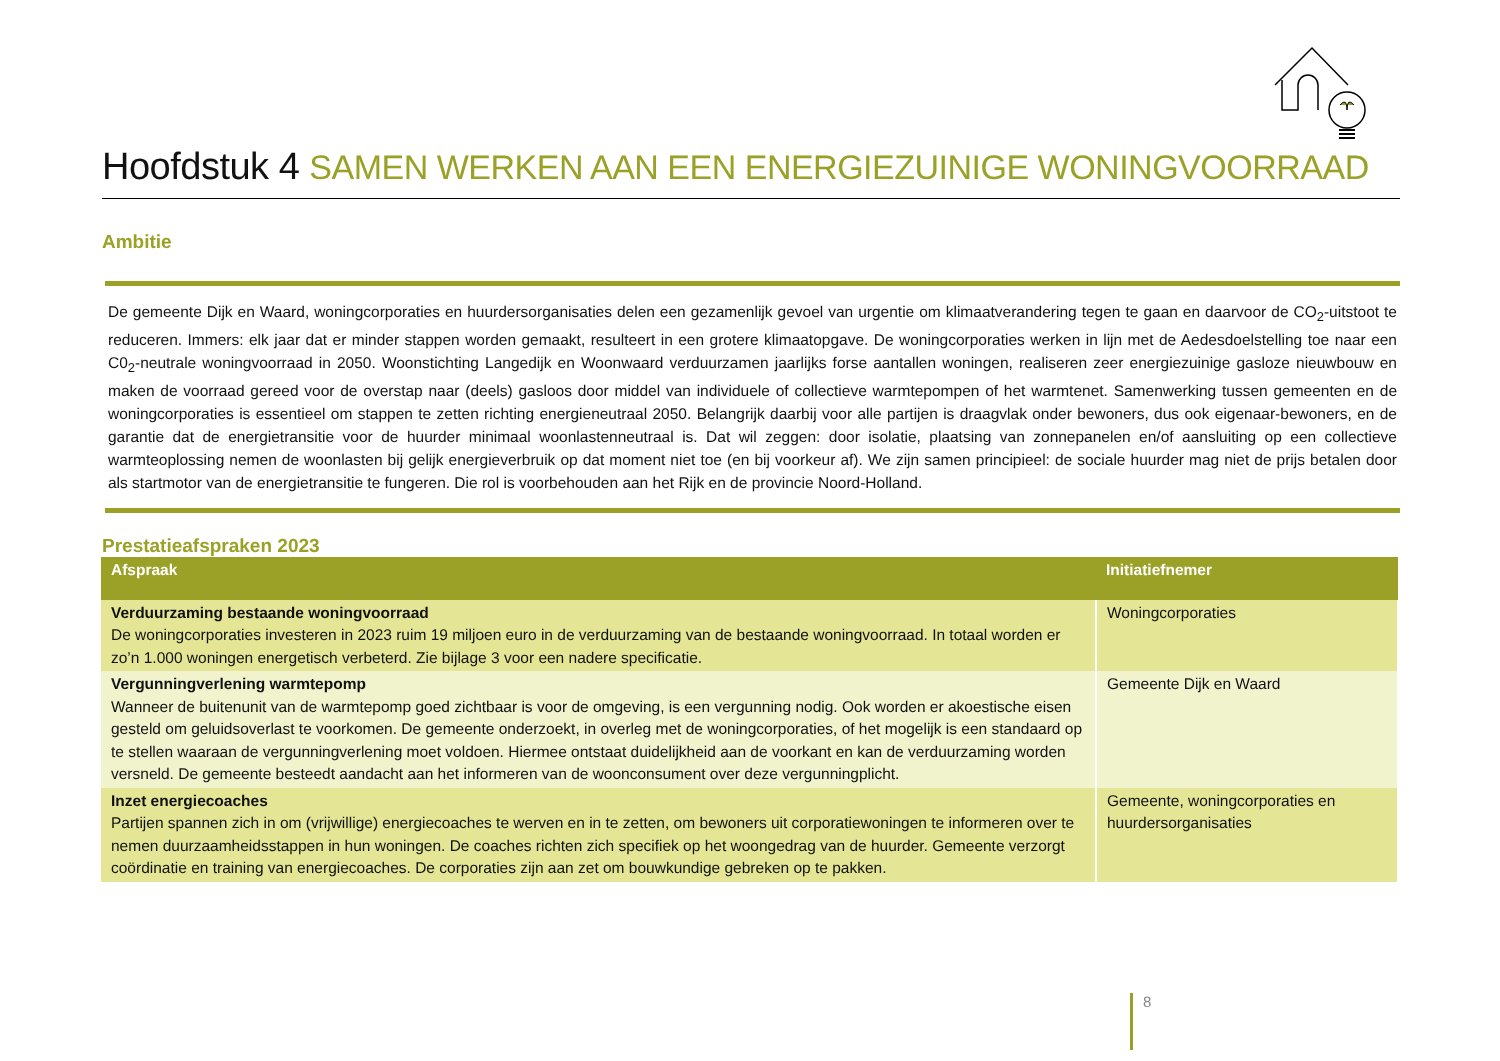Hoofdstuk 4 SAMEN WERKEN AAN EEN ENERGIEZUINIGE WONINGVOORRAAD
Ambitie
De gemeente Dijk en Waard, woningcorporaties en huurdersorganisaties delen een gezamenlijk gevoel van urgentie om klimaatverandering tegen te gaan en daarvoor de CO<sub>2</sub>-uitstoot te reduceren. Immers: elk jaar dat er minder stappen worden gemaakt, resulteert in een grotere klimaatopgave. De woningcorporaties werken in lijn met de Aedesdoelstelling toe naar een C0<sub>2</sub>-neutrale woningvoorraad in 2050. Woonstichting Langedijk en Woonwaard verduurzamen jaarlijks forse aantallen woningen, realiseren zeer energiezuinige gasloze nieuwbouw en maken de voorraad gereed voor de overstap naar (deels) gasloos door middel van individuele of collectieve warmtepompen of het warmtenet. Samenwerking tussen gemeenten en de woningcorporaties is essentieel om stappen te zetten richting energieneutraal 2050. Belangrijk daarbij voor alle partijen is draagvlak onder bewoners, dus ook eigenaar-bewoners, en de garantie dat de energietransitie voor de huurder minimaal woonlastenneutraal is. Dat wil zeggen: door isolatie, plaatsing van zonnepanelen en/of aansluiting op een collectieve warmteoplossing nemen de woonlasten bij gelijk energieverbruik op dat moment niet toe (en bij voorkeur af). We zijn samen principieel: de sociale huurder mag niet de prijs betalen door als startmotor van de energietransitie te fungeren. Die rol is voorbehouden aan het Rijk en de provincie Noord-Holland.
Prestatieafspraken 2023
| Afspraak | Initiatiefnemer |
| --- | --- |
| Verduurzaming bestaande woningvoorraad De woningcorporaties investeren in 2023 ruim 19 miljoen euro in de verduurzaming van de bestaande woningvoorraad. In totaal worden er zo’n 1.000 woningen energetisch verbeterd. Zie bijlage 3 voor een nadere specificatie. | Woningcorporaties |
| Vergunningverlening warmtepomp Wanneer de buitenunit van de warmtepomp goed zichtbaar is voor de omgeving, is een vergunning nodig. Ook worden er akoestische eisen gesteld om geluidsoverlast te voorkomen. De gemeente onderzoekt, in overleg met de woningcorporaties, of het mogelijk is een standaard op te stellen waaraan de vergunningverlening moet voldoen. Hiermee ontstaat duidelijkheid aan de voorkant en kan de verduurzaming worden versneld. De gemeente besteedt aandacht aan het informeren van de woonconsument over deze vergunningplicht. | Gemeente Dijk en Waard |
| Inzet energiecoaches Partijen spannen zich in om (vrijwillige) energiecoaches te werven en in te zetten, om bewoners uit corporatiewoningen te informeren over te nemen duurzaamheidsstappen in hun woningen. De coaches richten zich specifiek op het woongedrag van de huurder. Gemeente verzorgt coördinatie en training van energiecoaches. De corporaties zijn aan zet om bouwkundige gebreken op te pakken. | Gemeente, woningcorporaties en huurdersorganisaties |
8